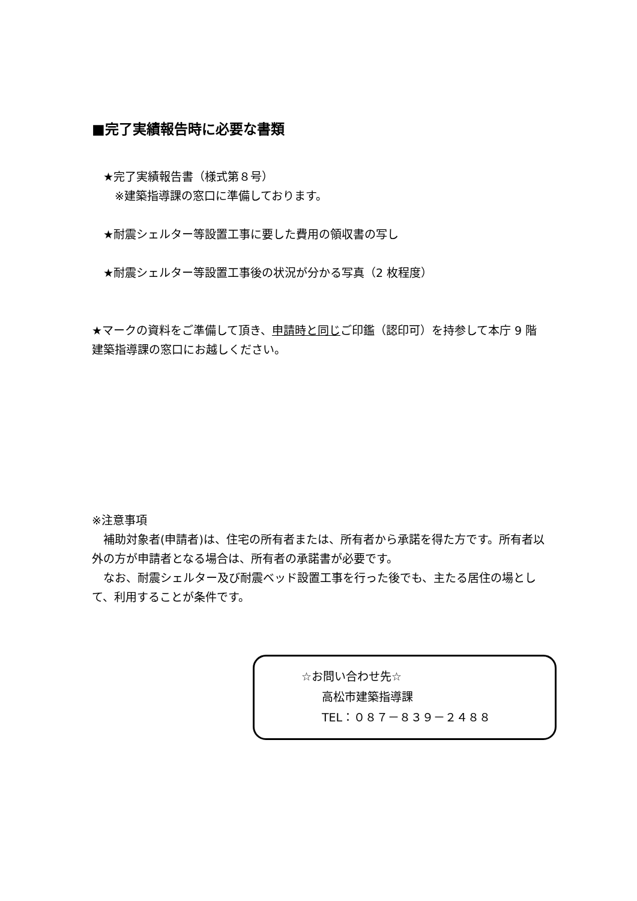■完了実績報告時に必要な書類
 ★完了実績報告書（様式第８号）
  ※建築指導課の窓口に準備しております。
 ★耐震シェルター等設置工事に要した費用の領収書の写し
 ★耐震シェルター等設置工事後の状況が分かる写真（2 枚程度）
★マークの資料をご準備して頂き、申請時と同じご印鑑（認印可）を持参して本庁 9 階　建築指導課の窓口にお越しください。
※注意事項
 補助対象者(申請者)は、住宅の所有者または、所有者から承諾を得た方です。所有者以外の方が申請者となる場合は、所有者の承諾書が必要です。
 なお、耐震シェルター及び耐震ベッド設置工事を行った後でも、主たる居住の場として、利用することが条件です。
☆お問い合わせ先☆
高松市建築指導課
TEL：０８７－８３９－２４８８